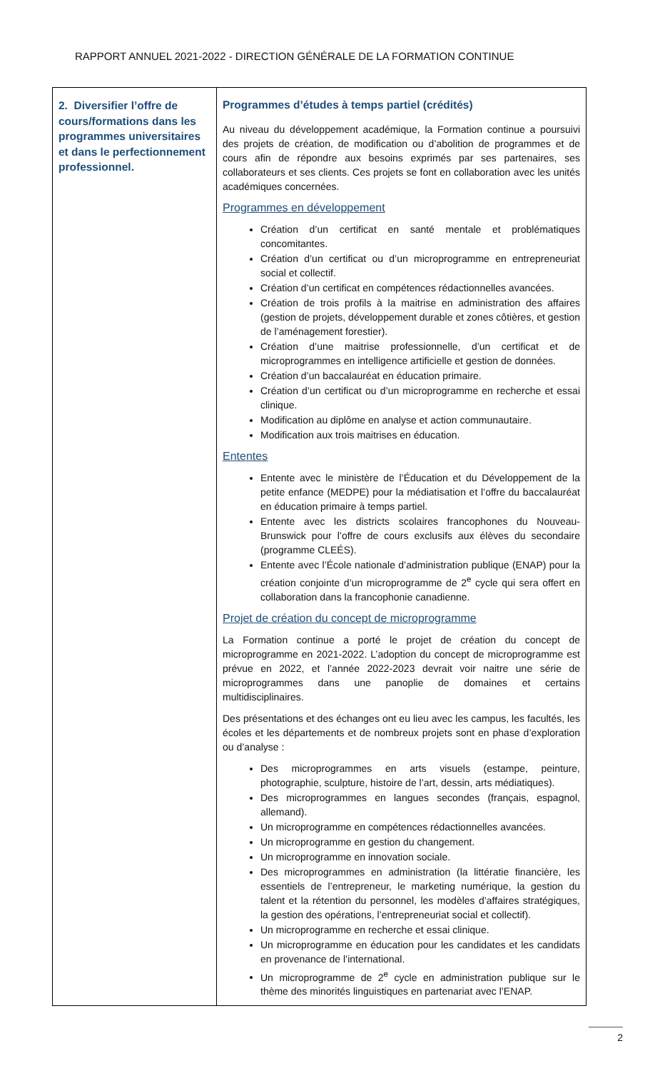RAPPORT ANNUEL 2021-2022 - DIRECTION GÉNÉRALE DE LA FORMATION CONTINUE
| 2. Diversifier l’offre de cours/formations dans les programmes universitaires et dans le perfectionnement professionnel. | Programmes d’études à temps partiel (crédités) Au niveau du développement académique, la Formation continue a poursuivi des projets de création, de modification ou d’abolition de programmes et de cours afin de répondre aux besoins exprimés par ses partenaires, ses collaborateurs et ses clients. Ces projets se font en collaboration avec les unités académiques concernées. Programmes en développement Création d’un certificat en santé mentale et problématiques concomitantes. Création d’un certificat ou d’un microprogramme en entrepreneuriat social et collectif. Création d’un certificat en compétences rédactionnelles avancées. Création de trois profils à la maitrise en administration des affaires (gestion de projets, développement durable et zones côtières, et gestion de l’aménagement forestier). Création d’une maitrise professionnelle, d’un certificat et de microprogrammes en intelligence artificielle et gestion de données. Création d’un baccalauréat en éducation primaire. Création d’un certificat ou d’un microprogramme en recherche et essai clinique. Modification au diplôme en analyse et action communautaire. Modification aux trois maitrises en éducation. Ententes Entente avec le ministère de l’Éducation et du Développement de la petite enfance (MEDPE) pour la médiatisation et l’offre du baccalauréat en éducation primaire à temps partiel. Entente avec les districts scolaires francophones du Nouveau-Brunswick pour l’offre de cours exclusifs aux élèves du secondaire (programme CLEÉS). Entente avec l’École nationale d’administration publique (ENAP) pour la création conjointe d’un microprogramme de 2<sup>e</sup> cycle qui sera offert en collaboration dans la francophonie canadienne. Projet de création du concept de microprogramme La Formation continue a porté le projet de création du concept de microprogramme en 2021-2022. L’adoption du concept de microprogramme est prévue en 2022, et l’année 2022-2023 devrait voir naitre une série de microprogrammes dans une panoplie de domaines et certains multidisciplinaires. Des présentations et des échanges ont eu lieu avec les campus, les facultés, les écoles et les départements et de nombreux projets sont en phase d’exploration ou d’analyse : Des microprogrammes en arts visuels (estampe, peinture, photographie, sculpture, histoire de l’art, dessin, arts médiatiques). Des microprogrammes en langues secondes (français, espagnol, allemand). Un microprogramme en compétences rédactionnelles avancées. Un microprogramme en gestion du changement. Un microprogramme en innovation sociale. Des microprogrammes en administration (la littératie financière, les essentiels de l’entrepreneur, le marketing numérique, la gestion du talent et la rétention du personnel, les modèles d’affaires stratégiques, la gestion des opérations, l’entrepreneuriat social et collectif). Un microprogramme en recherche et essai clinique. Un microprogramme en éducation pour les candidates et les candidats en provenance de l’international. Un microprogramme de 2<sup>e</sup> cycle en administration publique sur le thème des minorités linguistiques en partenariat avec l’ENAP. |
2